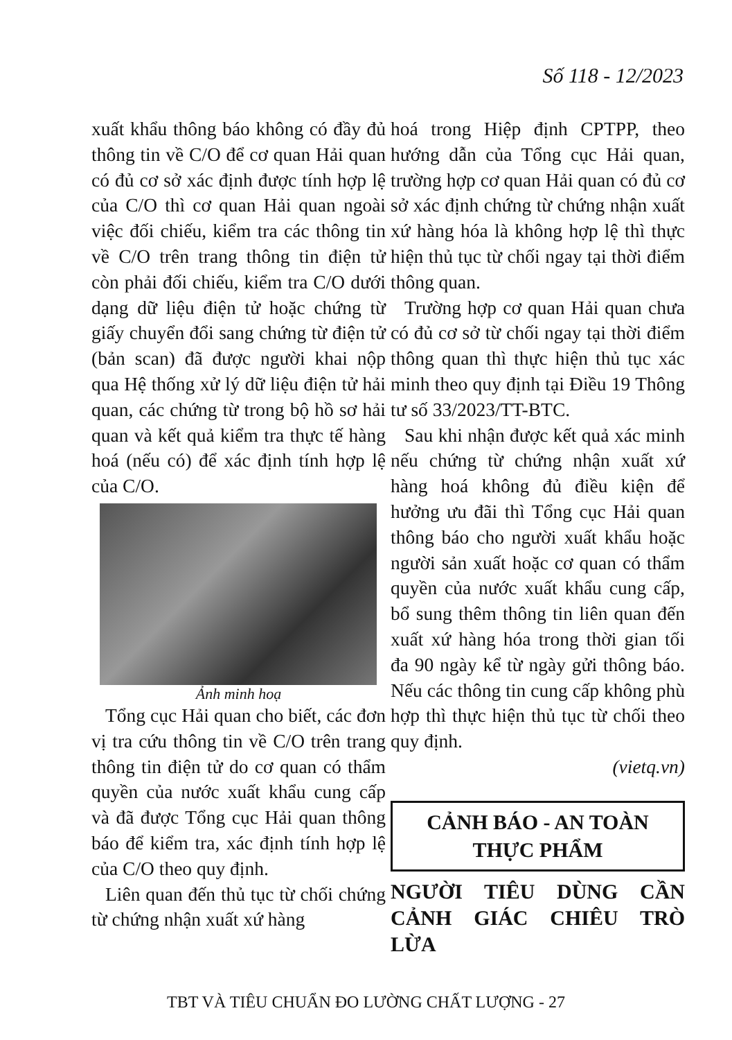Số 118 - 12/2023
xuất khẩu thông báo không có đầy đủ thông tin về C/O để cơ quan Hải quan có đủ cơ sở xác định được tính hợp lệ của C/O thì cơ quan Hải quan ngoài việc đối chiếu, kiểm tra các thông tin về C/O trên trang thông tin điện tử còn phải đối chiếu, kiểm tra C/O dưới dạng dữ liệu điện tử hoặc chứng từ giấy chuyển đổi sang chứng từ điện tử (bản scan) đã được người khai nộp qua Hệ thống xử lý dữ liệu điện tử hải quan, các chứng từ trong bộ hồ sơ hải quan và kết quả kiểm tra thực tế hàng hoá (nếu có) để xác định tính hợp lệ của C/O.
Ảnh minh hoạ
Tổng cục Hải quan cho biết, các đơn vị tra cứu thông tin về C/O trên trang thông tin điện tử do cơ quan có thẩm quyền của nước xuất khẩu cung cấp và đã được Tổng cục Hải quan thông báo để kiểm tra, xác định tính hợp lệ của C/O theo quy định.
Liên quan đến thủ tục từ chối chứng từ chứng nhận xuất xứ hàng
hoá trong Hiệp định CPTPP, theo hướng dẫn của Tổng cục Hải quan, trường hợp cơ quan Hải quan có đủ cơ sở xác định chứng từ chứng nhận xuất xứ hàng hóa là không hợp lệ thì thực hiện thủ tục từ chối ngay tại thời điểm thông quan.
Trường hợp cơ quan Hải quan chưa có đủ cơ sở từ chối ngay tại thời điểm thông quan thì thực hiện thủ tục xác minh theo quy định tại Điều 19 Thông tư số 33/2023/TT-BTC.
Sau khi nhận được kết quả xác minh nếu chứng từ chứng nhận xuất xứ hàng hoá không đủ điều kiện để hưởng ưu đãi thì Tổng cục Hải quan thông báo cho người xuất khẩu hoặc người sản xuất hoặc cơ quan có thẩm quyền của nước xuất khẩu cung cấp, bổ sung thêm thông tin liên quan đến xuất xứ hàng hóa trong thời gian tối đa 90 ngày kể từ ngày gửi thông báo. Nếu các thông tin cung cấp không phù hợp thì thực hiện thủ tục từ chối theo quy định.
(vietq.vn)
CẢNH BÁO - AN TOÀN THỰC PHẨM
NGƯỜI TIÊU DÙNG CẦN CẢNH GIÁC CHIÊU TRÒ LỪA
TBT VÀ TIÊU CHUẨN ĐO LƯỜNG CHẤT LƯỢNG - 27